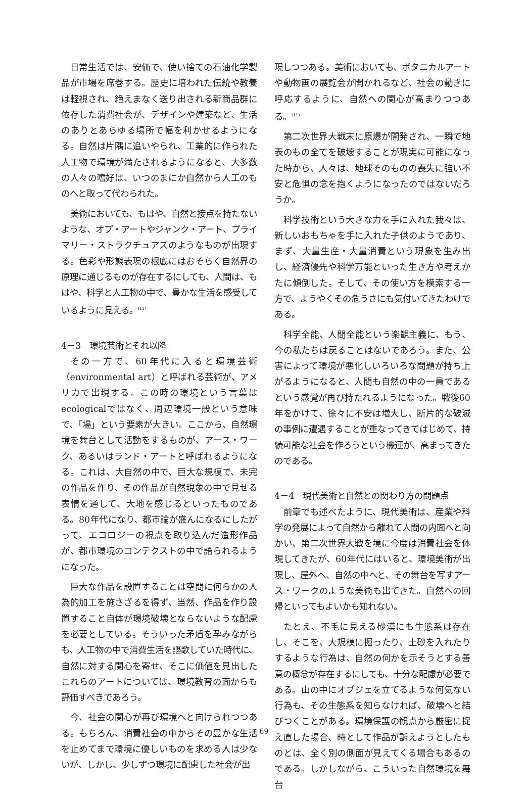日常生活では、安価で、使い捨ての石油化学製品が市場を席巻する。歴史に培われた伝統や教養は軽視され、絶えまなく送り出される新商品群に依存した消費社会が、デザインや建築など、生活のありとあらゆる場所で幅を利かせるようになる。自然は片隅に追いやられ、工業的に作られた人工物で環境が満たされるようになると、大多数の人々の嗜好は、いつのまにか自然から人工のものへと取って代わられた。
美術においても、もはや、自然と接点を持たないような、オプ・アートやジャンク・アート、プライマリー・ストラクチュアズのようなものが出現する。色彩や形態表現の根底にはおそらく自然界の原理に通じるものが存在するにしても、人間は、もはや、科学と人工物の中で、豊かな生活を感受しているように見える。<sup>(11)</sup>
4－3　環境芸術とそれ以降
その一方で、60年代に入ると環境芸術（environmental art）と呼ばれる芸術が、アメリカで出現する。この時の環境という言葉はecologicalではなく、周辺環境一般という意味で、「場」という要素が大きい。ここから、自然環境を舞台として活動をするものが、アース・ワーク、あるいはランド・アートと呼ばれるようになる。これは、大自然の中で、巨大な規模で、未完の作品を作り、その作品が自然現象の中で見せる表情を通して、大地を感じるといったものである。80年代になり、都市論が盛んになるにしたがって、エコロジーの視点を取り込んだ造形作品が、都市環境のコンテクストの中で語られるようになった。
巨大な作品を設置することは空間に何らかの人為的加工を施さざるを得ず、当然、作品を作り設置すること自体が環境破壊とならないような配慮を必要としている。そういった矛盾を孕みながらも、人工物の中で消費生活を謳歌していた時代に、自然に対する関心を寄せ、そこに価値を見出したこれらのアートについては、環境教育の面からも評価すべきであろう。
今、社会の関心が再び環境へと向けられつつある。もちろん、消費社会の中からその豊かな生活を止めてまで環境に優しいものを求める人は少ないが、しかし、少しずつ環境に配慮した社会が出
現しつつある。美術においても、ボタニカルアートや動物画の展覧会が開かれるなど、社会の動きに呼応するように、自然への関心が高まりつつある。<sup>(11)</sup>
第二次世界大戦末に原爆が開発され、一瞬で地表のもの全てを破壊することが現実に可能になった時から、人々は、地球そのものの喪失に強い不安と危惧の念を抱くようになったのではないだろうか。
科学技術という大きな力を手に入れた我々は、新しいおもちゃを手に入れた子供のようであり、まず、大量生産・大量消費という現象を生み出し、経済優先や科学万能といった生き方や考えかたに傾倒した。そして、その使い方を模索する一方で、ようやくその危うさにも気付いてきたわけである。
科学全能、人間全能という楽観主義に、もう、今の私たちは戻ることはないであろう。また、公害によって環境が悪化しいろいろな問題が持ち上がるようになると、人間も自然の中の一員であるという感覚が再び持たれるようになった。戦後60年をかけて、徐々に不安は増大し、断片的な破滅の事例に遭遇することが重なってきてはじめて、持続可能な社会を作ろうという機運が、高まってきたのである。
4－4　現代美術と自然との関わり方の問題点
前章でも述べたように、現代美術は、産業や科学の発展によって自然から離れて人間の内面へと向かい、第二次世界大戦を境に今度は消費社会を体現してきたが、60年代にはいると、環境美術が出現し、屋外へ、自然の中へと、その舞台を写すアース・ワークのような美術も出てきた。自然への回帰といってもよいかも知れない。
たとえ、不毛に見える砂漠にも生態系は存在し、そこを、大規模に掘ったり、土砂を入れたりするような行為は、自然の何かを示そうとする善意の概念が存在するにしても、十分な配慮が必要である。山の中にオブジェを立てるような何気ない行為も、その生態系を知らなければ、破壊へと結びつくことがある。環境保護の観点から厳密に捉え直した場合、時として作品が訴えようとしたものとは、全く別の側面が見えてくる場合もあるのである。しかしながら、こういった自然環境を舞台
— 69 —